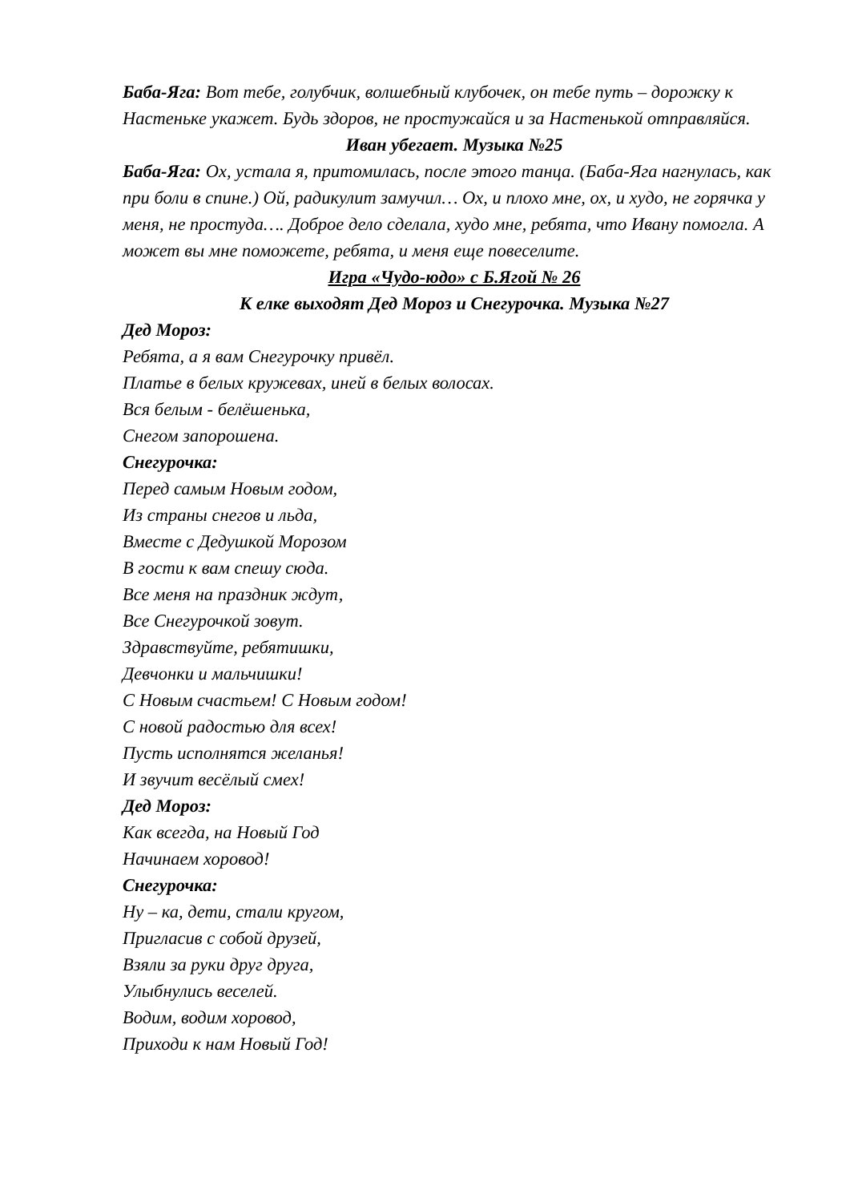Баба-Яга: Вот тебе, голубчик, волшебный клубочек, он тебе путь – дорожку к Настеньке укажет. Будь здоров, не простужайся и за Настенькой отправляйся.
Иван убегает. Музыка №25
Баба-Яга: Ох, устала я, притомилась, после этого танца. (Баба-Яга нагнулась, как при боли в спине.) Ой, радикулит замучил… Ох, и плохо мне, ох, и худо, не горячка у меня, не простуда…. Доброе дело сделала, худо мне, ребята, что Ивану помогла. А может вы мне поможете, ребята, и меня еще повеселите.
Игра «Чудо-юдо» с Б.Ягой № 26
К елке выходят Дед Мороз и Снегурочка. Музыка №27
Дед Мороз:
Ребята, а я вам Снегурочку привёл.
Платье в белых кружевах, иней в белых волосах.
Вся белым - белёшенька,
Снегом запорошена.
Снегурочка:
Перед самым Новым годом,
Из страны снегов и льда,
Вместе с Дедушкой Морозом
В гости к вам спешу сюда.
Все меня на праздник ждут,
Все Снегурочкой зовут.
Здравствуйте, ребятишки,
Девчонки и мальчишки!
С Новым счастьем! С Новым годом!
С новой радостью для всех!
Пусть исполнятся желанья!
И звучит весёлый смех!
Дед Мороз:
Как всегда, на Новый Год
Начинаем хоровод!
Снегурочка:
Ну – ка, дети, стали кругом,
Пригласив с собой друзей,
Взяли за руки друг друга,
Улыбнулись веселей.
Водим, водим хоровод,
Приходи к нам Новый Год!